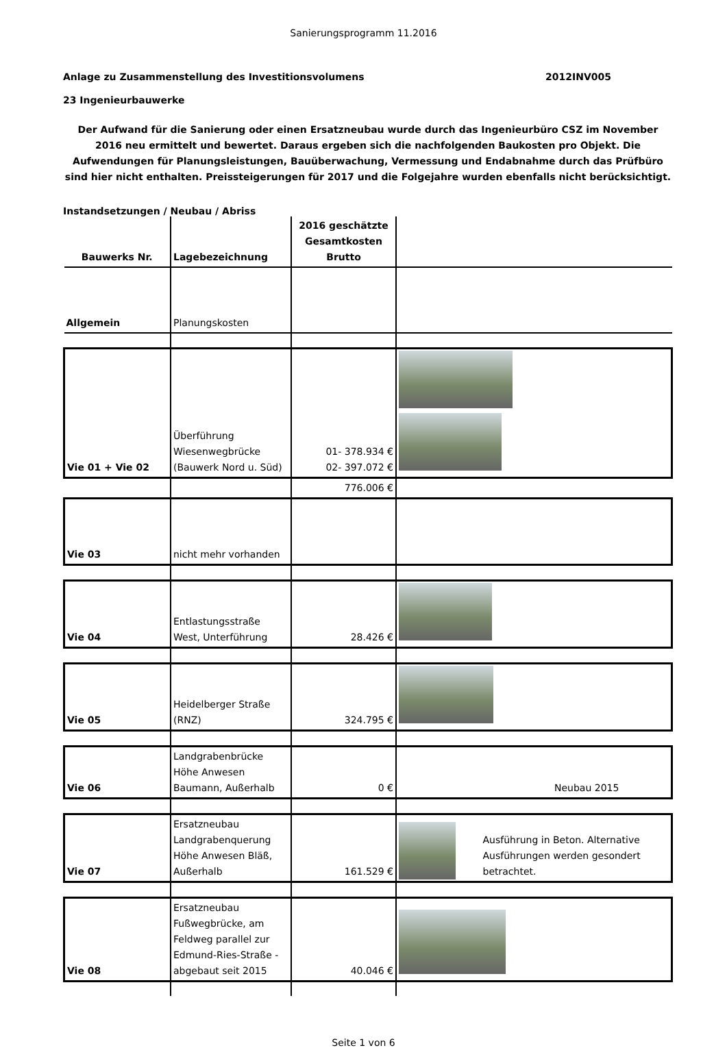Sanierungsprogramm 11.2016
Anlage zu Zusammenstellung des Investitionsvolumens 2012INV005
23 Ingenieurbauwerke
Der Aufwand für die Sanierung oder einen Ersatzneubau wurde durch das Ingenieurbüro CSZ im November 2016 neu ermittelt und bewertet. Daraus ergeben sich die nachfolgenden Baukosten pro Objekt. Die Aufwendungen für Planungsleistungen, Bauüberwachung, Vermessung und Endabnahme durch das Prüfbüro sind hier nicht enthalten. Preissteigerungen für 2017 und die Folgejahre wurden ebenfalls nicht berücksichtigt.
Instandsetzungen / Neubau / Abriss
| Bauwerks Nr. | Lagebezeichnung | 2016 geschätzte Gesamtkosten Brutto | |
| --- | --- | --- | --- |
| Allgemein | Planungskosten | | |
| Vie 01 + Vie 02 | Überführung Wiesenwegbrücke (Bauwerk Nord u. Süd) | 01- 378.934 € 02- 397.072 € | |
| | | 776.006 € | |
| Vie 03 | nicht mehr vorhanden | | |
| Vie 04 | Entlastungsstraße West, Unterführung | 28.426 € | |
| Vie 05 | Heidelberger Straße (RNZ) | 324.795 € | |
| Vie 06 | Landgrabenbrücke Höhe Anwesen Baumann, Außerhalb | 0 € | Neubau 2015 |
| Vie 07 | Ersatzneubau Landgrabenquerung Höhe Anwesen Bläß, Außerhalb | 161.529 € | Ausführung in Beton. Alternative Ausführungen werden gesondert betrachtet. |
| Vie 08 | Ersatzneubau Fußwegbrücke, am Feldweg parallel zur Edmund-Ries-Straße - abgebaut seit 2015 | 40.046 € | |
Seite 1 von 6